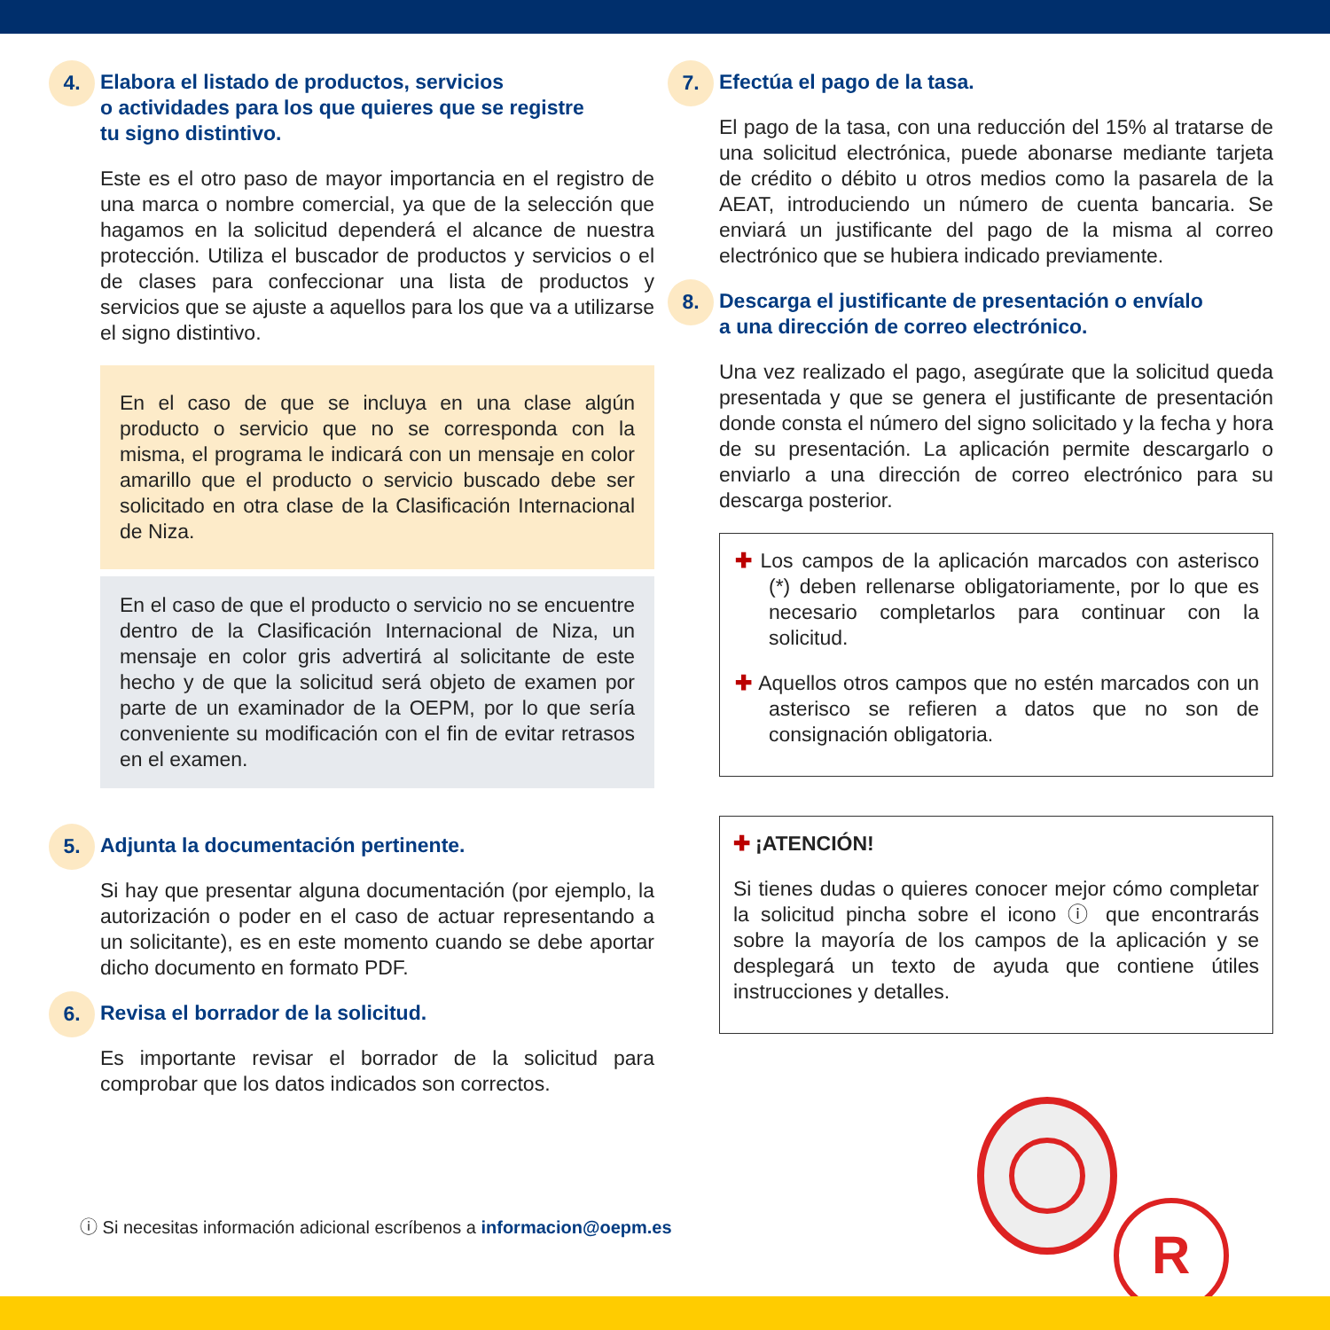4. Elabora el listado de productos, servicios
o actividades para los que quieres que se registre
tu signo distintivo.
Este es el otro paso de mayor importancia en el registro de una marca o nombre comercial, ya que de la selección que hagamos en la solicitud dependerá el alcance de nuestra protección. Utiliza el buscador de productos y servicios o el de clases para confeccionar una lista de productos y servicios que se ajuste a aquellos para los que va a utilizarse el signo distintivo.
En el caso de que se incluya en una clase algún producto o servicio que no se corresponda con la misma, el programa le indicará con un mensaje en color amarillo que el producto o servicio buscado debe ser solicitado en otra clase de la Clasificación Internacional de Niza.
En el caso de que el producto o servicio no se encuentre dentro de la Clasificación Internacional de Niza, un mensaje en color gris advertirá al solicitante de este hecho y de que la solicitud será objeto de examen por parte de un examinador de la OEPM, por lo que sería conveniente su modificación con el fin de evitar retrasos en el examen.
5. Adjunta la documentación pertinente.
Si hay que presentar alguna documentación (por ejemplo, la autorización o poder en el caso de actuar representando a un solicitante), es en este momento cuando se debe aportar dicho documento en formato PDF.
6. Revisa el borrador de la solicitud.
Es importante revisar el borrador de la solicitud para comprobar que los datos indicados son correctos.
7. Efectúa el pago de la tasa.
El pago de la tasa, con una reducción del 15% al tratarse de una solicitud electrónica, puede abonarse mediante tarjeta de crédito o débito u otros medios como la pasarela de la AEAT, introduciendo un número de cuenta bancaria. Se enviará un justificante del pago de la misma al correo electrónico que se hubiera indicado previamente.
8. Descarga el justificante de presentación o envíalo
a una dirección de correo electrónico.
Una vez realizado el pago, asegúrate que la solicitud queda presentada y que se genera el justificante de presentación donde consta el número del signo solicitado y la fecha y hora de su presentación. La aplicación permite descargarlo o enviarlo a una dirección de correo electrónico para su descarga posterior.
✚ Los campos de la aplicación marcados con asterisco (*) deben rellenarse obligatoriamente, por lo que es necesario completarlos para continuar con la solicitud.
✚ Aquellos otros campos que no estén marcados con un asterisco se refieren a datos que no son de consignación obligatoria.
✚ ¡ATENCIÓN!
Si tienes dudas o quieres conocer mejor cómo completar la solicitud pincha sobre el icono ⓘ que encontrarás sobre la mayoría de los campos de la aplicación y se desplegará un texto de ayuda que contiene útiles instrucciones y detalles.
R
ⓘ Si necesitas información adicional escríbenos a informacion@oepm.es